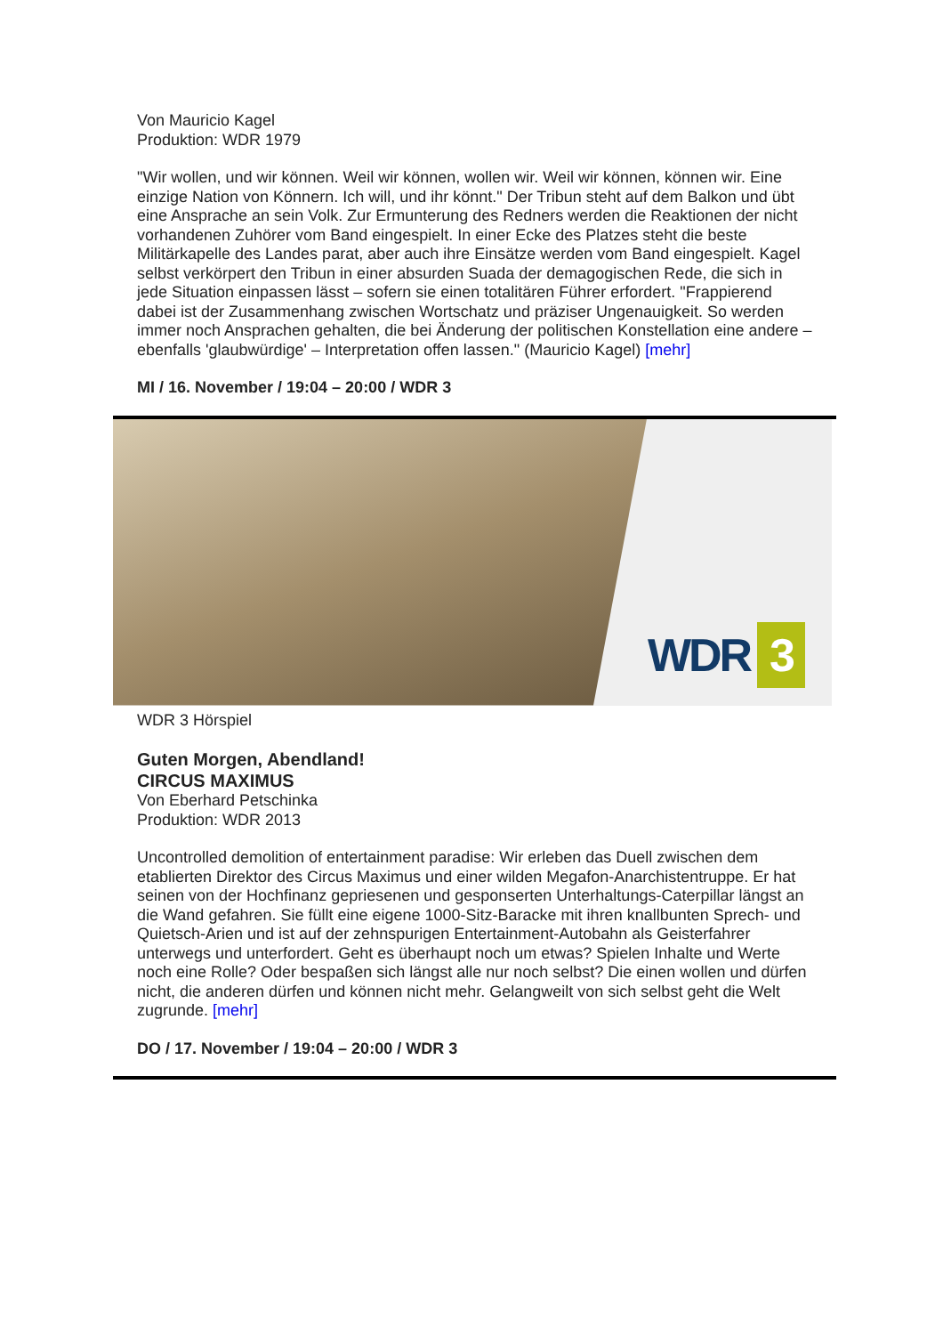Von Mauricio Kagel
Produktion: WDR 1979
"Wir wollen, und wir können. Weil wir können, wollen wir. Weil wir können, können wir. Eine einzige Nation von Könnern. Ich will, und ihr könnt." Der Tribun steht auf dem Balkon und übt eine Ansprache an sein Volk. Zur Ermunterung des Redners werden die Reaktionen der nicht vorhandenen Zuhörer vom Band eingespielt. In einer Ecke des Platzes steht die beste Militärkapelle des Landes parat, aber auch ihre Einsätze werden vom Band eingespielt. Kagel selbst verkörpert den Tribun in einer absurden Suada der demagogischen Rede, die sich in jede Situation einpassen lässt – sofern sie einen totalitären Führer erfordert. "Frappierend dabei ist der Zusammenhang zwischen Wortschatz und präziser Ungenauigkeit. So werden immer noch Ansprachen gehalten, die bei Änderung der politischen Konstellation eine andere – ebenfalls 'glaubwürdige' – Interpretation offen lassen." (Mauricio Kagel) [mehr]
MI / 16. November / 19:04 – 20:00 / WDR 3
WDR 3
WDR 3 Hörspiel
Guten Morgen, Abendland!
CIRCUS MAXIMUS
Von Eberhard Petschinka
Produktion: WDR 2013
Uncontrolled demolition of entertainment paradise: Wir erleben das Duell zwischen dem etablierten Direktor des Circus Maximus und einer wilden Megafon-Anarchistentruppe. Er hat seinen von der Hochfinanz gepriesenen und gesponserten Unterhaltungs-Caterpillar längst an die Wand gefahren. Sie füllt eine eigene 1000-Sitz-Baracke mit ihren knallbunten Sprech- und Quietsch-Arien und ist auf der zehnspurigen Entertainment-Autobahn als Geisterfahrer unterwegs und unterfordert. Geht es überhaupt noch um etwas? Spielen Inhalte und Werte noch eine Rolle? Oder bespaßen sich längst alle nur noch selbst? Die einen wollen und dürfen nicht, die anderen dürfen und können nicht mehr. Gelangweilt von sich selbst geht die Welt zugrunde. [mehr]
DO / 17. November / 19:04 – 20:00 / WDR 3